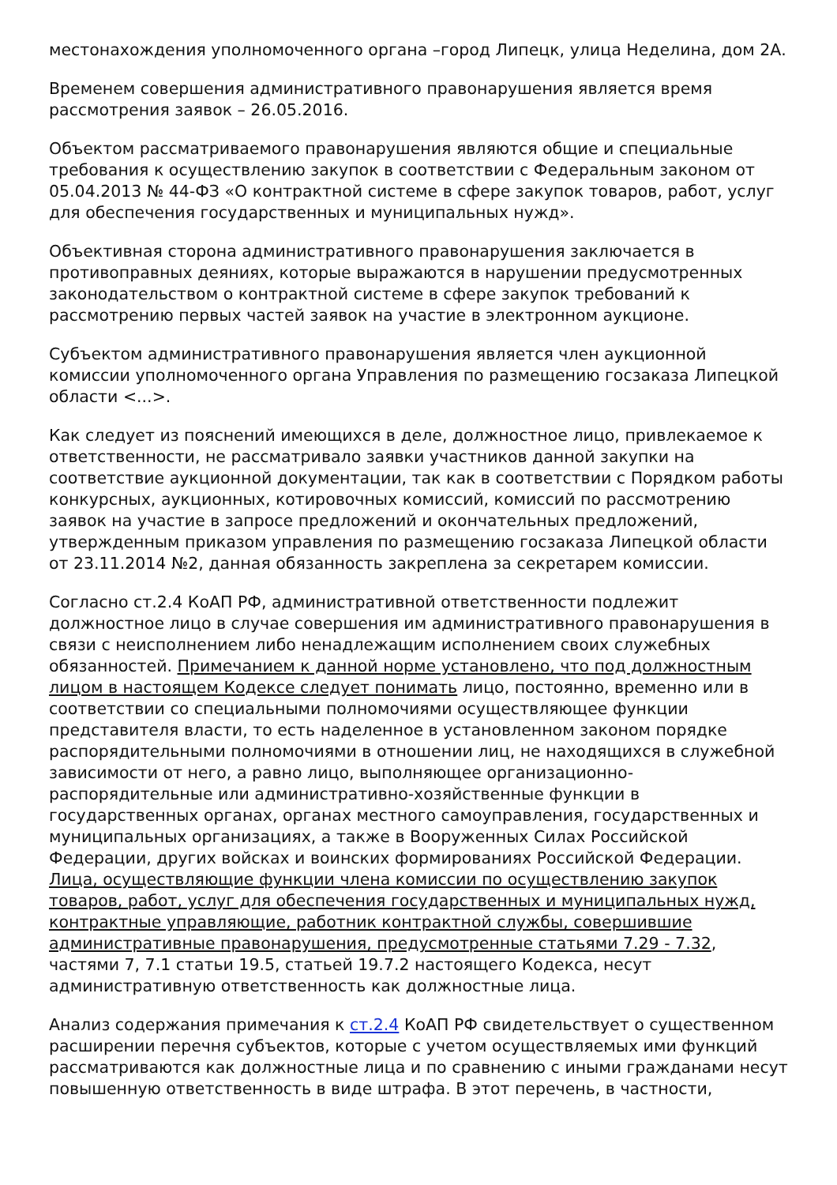местонахождения уполномоченного органа –город Липецк, улица Неделина, дом 2А.
Временем совершения административного правонарушения является время рассмотрения заявок – 26.05.2016.
Объектом рассматриваемого правонарушения являются общие и специальные требования к осуществлению закупок в соответствии с Федеральным законом от 05.04.2013 № 44-ФЗ «О контрактной системе в сфере закупок товаров, работ, услуг для обеспечения государственных и муниципальных нужд».
Объективная сторона административного правонарушения заключается в противоправных деяниях, которые выражаются в нарушении предусмотренных законодательством о контрактной системе в сфере закупок требований к рассмотрению первых частей заявок на участие в электронном аукционе.
Субъектом административного правонарушения является член аукционной комиссии уполномоченного органа Управления по размещению госзаказа Липецкой области <...>.
Как следует из пояснений имеющихся в деле, должностное лицо, привлекаемое к ответственности, не рассматривало заявки участников данной закупки на соответствие аукционной документации, так как в соответствии с Порядком работы конкурсных, аукционных, котировочных комиссий, комиссий по рассмотрению заявок на участие в запросе предложений и окончательных предложений, утвержденным приказом управления по размещению госзаказа Липецкой области от 23.11.2014 №2, данная обязанность закреплена за секретарем комиссии.
Согласно ст.2.4 КоАП РФ, административной ответственности подлежит должностное лицо в случае совершения им административного правонарушения в связи с неисполнением либо ненадлежащим исполнением своих служебных обязанностей. Примечанием к данной норме установлено, что под должностным лицом в настоящем Кодексе следует понимать лицо, постоянно, временно или в соответствии со специальными полномочиями осуществляющее функции представителя власти, то есть наделенное в установленном законом порядке распорядительными полномочиями в отношении лиц, не находящихся в служебной зависимости от него, а равно лицо, выполняющее организационно-распорядительные или административно-хозяйственные функции в государственных органах, органах местного самоуправления, государственных и муниципальных организациях, а также в Вооруженных Силах Российской Федерации, других войсках и воинских формированиях Российской Федерации. Лица, осуществляющие функции члена комиссии по осуществлению закупок товаров, работ, услуг для обеспечения государственных и муниципальных нужд, контрактные управляющие, работник контрактной службы, совершившие административные правонарушения, предусмотренные статьями 7.29 - 7.32, частями 7, 7.1 статьи 19.5, статьей 19.7.2 настоящего Кодекса, несут административную ответственность как должностные лица.
Анализ содержания примечания к ст.2.4 КоАП РФ свидетельствует о существенном расширении перечня субъектов, которые с учетом осуществляемых ими функций рассматриваются как должностные лица и по сравнению с иными гражданами несут повышенную ответственность в виде штрафа. В этот перечень, в частности,